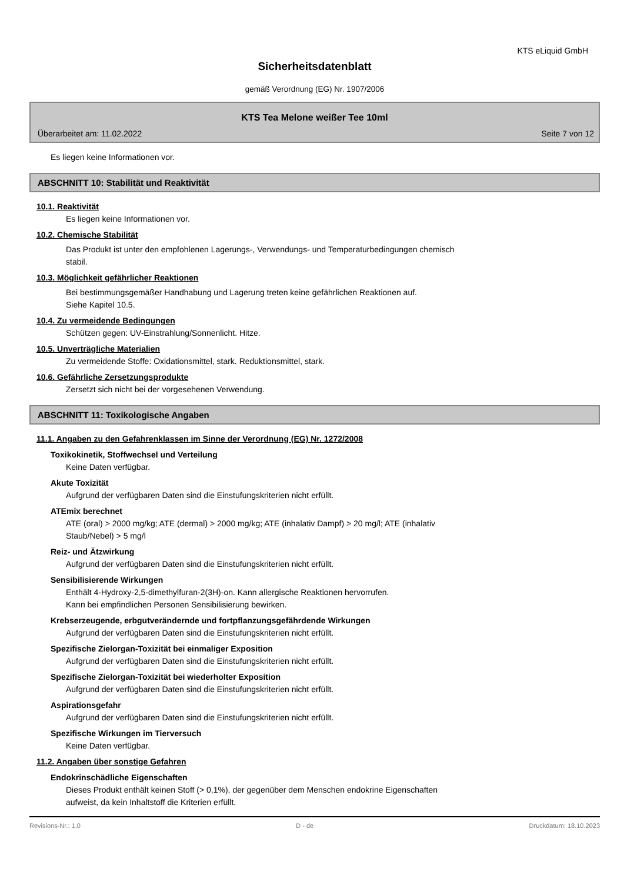KTS eLiquid GmbH
Sicherheitsdatenblatt
gemäß Verordnung (EG) Nr. 1907/2006
KTS Tea Melone weißer Tee 10ml
Überarbeitet am: 11.02.2022 Seite 7 von 12
Es liegen keine Informationen vor.
ABSCHNITT 10: Stabilität und Reaktivität
10.1. Reaktivität
Es liegen keine Informationen vor.
10.2. Chemische Stabilität
Das Produkt ist unter den empfohlenen Lagerungs-, Verwendungs- und Temperaturbedingungen chemisch
stabil.
10.3. Möglichkeit gefährlicher Reaktionen
Bei bestimmungsgemäßer Handhabung und Lagerung treten keine gefährlichen Reaktionen auf.
Siehe Kapitel 10.5.
10.4. Zu vermeidende Bedingungen
Schützen gegen: UV-Einstrahlung/Sonnenlicht. Hitze.
10.5. Unverträgliche Materialien
Zu vermeidende Stoffe: Oxidationsmittel, stark. Reduktionsmittel, stark.
10.6. Gefährliche Zersetzungsprodukte
Zersetzt sich nicht bei der vorgesehenen Verwendung.
ABSCHNITT 11: Toxikologische Angaben
11.1. Angaben zu den Gefahrenklassen im Sinne der Verordnung (EG) Nr. 1272/2008
Toxikokinetik, Stoffwechsel und Verteilung
Keine Daten verfügbar.
Akute Toxizität
Aufgrund der verfügbaren Daten sind die Einstufungskriterien nicht erfüllt.
ATEmix berechnet
ATE (oral) > 2000 mg/kg; ATE (dermal) > 2000 mg/kg; ATE (inhalativ Dampf) > 20 mg/l; ATE (inhalativ
Staub/Nebel) > 5 mg/l
Reiz- und Ätzwirkung
Aufgrund der verfügbaren Daten sind die Einstufungskriterien nicht erfüllt.
Sensibilisierende Wirkungen
Enthält 4-Hydroxy-2,5-dimethylfuran-2(3H)-on. Kann allergische Reaktionen hervorrufen.
Kann bei empfindlichen Personen Sensibilisierung bewirken.
Krebserzeugende, erbgutverändernde und fortpflanzungsgefährdende Wirkungen
Aufgrund der verfügbaren Daten sind die Einstufungskriterien nicht erfüllt.
Spezifische Zielorgan-Toxizität bei einmaliger Exposition
Aufgrund der verfügbaren Daten sind die Einstufungskriterien nicht erfüllt.
Spezifische Zielorgan-Toxizität bei wiederholter Exposition
Aufgrund der verfügbaren Daten sind die Einstufungskriterien nicht erfüllt.
Aspirationsgefahr
Aufgrund der verfügbaren Daten sind die Einstufungskriterien nicht erfüllt.
Spezifische Wirkungen im Tierversuch
Keine Daten verfügbar.
11.2. Angaben über sonstige Gefahren
Endokrinschädliche Eigenschaften
Dieses Produkt enthält keinen Stoff (> 0,1%), der gegenüber dem Menschen endokrine Eigenschaften
aufweist, da kein Inhaltstoff die Kriterien erfüllt.
Revisions-Nr.: 1,0 D - de Druckdatum: 18.10.2023